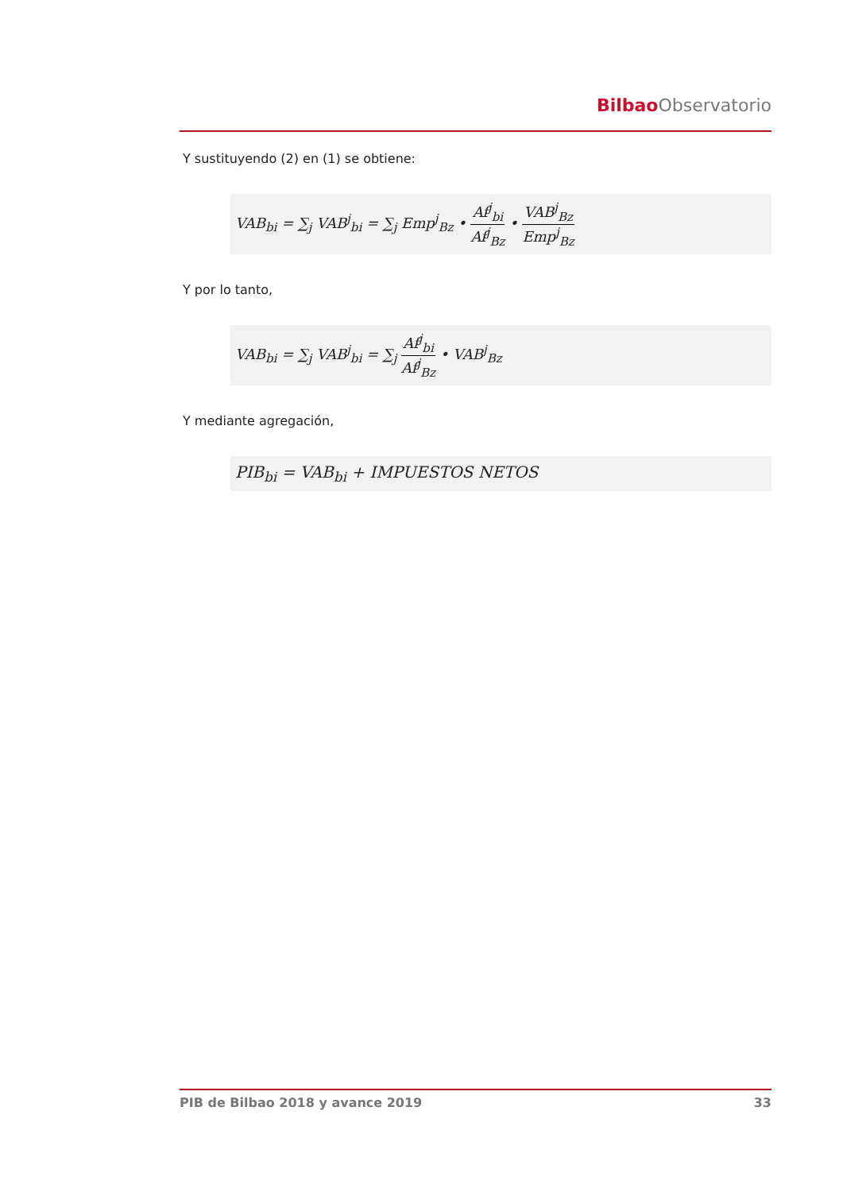Bilbao Observatorio
Y sustituyendo (2) en (1) se obtiene:
VAB<sub>bi</sub> = ∑<sub>j</sub> VAB<sup>j</sup><sub>bi</sub> = ∑<sub>j</sub> Emp<sup>j</sup><sub>Bz</sub> • Af<sup>j</sup><sub>bi</sub> Af<sup>j</sup><sub>Bz</sub> • VAB<sup>j</sup><sub>Bz</sub> Emp<sup>j</sup><sub>Bz</sub>
Y por lo tanto,
VAB<sub>bi</sub> = ∑<sub>j</sub> VAB<sup>j</sup><sub>bi</sub> = ∑<sub>j</sub> Af<sup>j</sup><sub>bi</sub> Af<sup>j</sup><sub>Bz</sub> • VAB<sup>j</sup><sub>Bz</sub>
Y mediante agregación,
PIB<sub>bi</sub> = VAB<sub>bi</sub> + IMPUESTOS NETOS
PIB de Bilbao 2018 y avance 2019 33